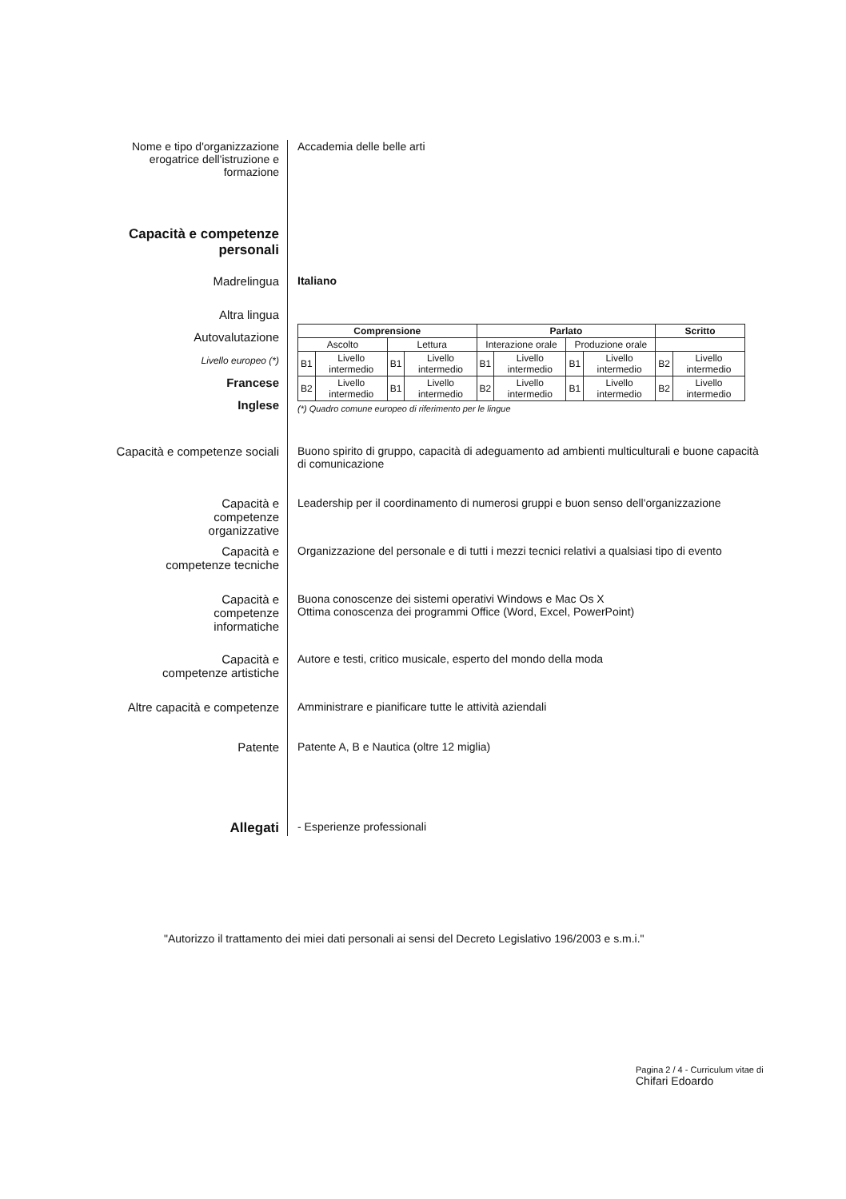Nome e tipo d'organizzazione erogatrice dell'istruzione e formazione
Accademia delle belle arti
Capacità e competenze personali
Madrelingua Italiano
Altra lingua
Autovalutazione
Livello europeo (*)
Francese
Inglese
| Comprensione | | | | Parlato | | | | Scritto | |
| --- | --- | --- | --- | --- | --- | --- | --- | --- | --- |
| Ascolto | | Lettura | | Interazione orale | | Produzione orale | | | |
| B1 | Livello intermedio | B1 | Livello intermedio | B1 | Livello intermedio | B1 | Livello intermedio | B2 | Livello intermedio |
| B2 | Livello intermedio | B1 | Livello intermedio | B2 | Livello intermedio | B1 | Livello intermedio | B2 | Livello intermedio |
(*) Quadro comune europeo di riferimento per le lingue
Capacità e competenze sociali
Buono spirito di gruppo, capacità di adeguamento ad ambienti multiculturali e buone capacità di comunicazione
Capacità e competenze organizzative
Leadership per il coordinamento di numerosi gruppi e buon senso dell'organizzazione
Capacità e competenze tecniche
Organizzazione del personale e di tutti i mezzi tecnici relativi a qualsiasi tipo di evento
Capacità e competenze informatiche
Buona conoscenze dei sistemi operativi Windows e Mac Os X
Ottima conoscenza dei programmi Office (Word, Excel, PowerPoint)
Capacità e competenze artistiche
Autore e testi, critico musicale, esperto del mondo della moda
Altre capacità e competenze
Amministrare e pianificare tutte le attività aziendali
Patente
Patente A, B e Nautica (oltre 12 miglia)
Allegati
- Esperienze professionali
"Autorizzo il trattamento dei miei dati personali ai sensi del Decreto Legislativo 196/2003 e s.m.i."
Pagina 2 / 4 - Curriculum vitae di
Chifari Edoardo